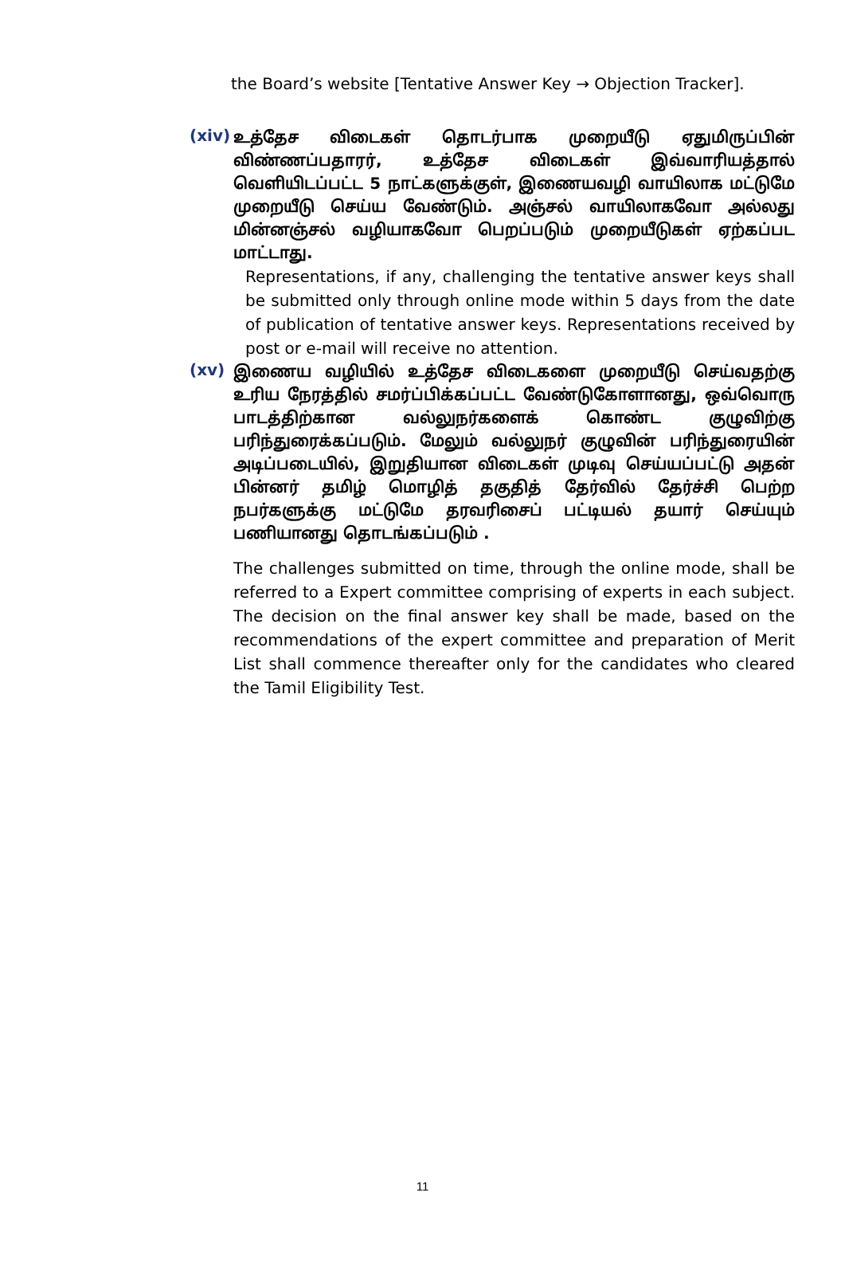the Board’s website [Tentative Answer Key → Objection Tracker].
(xiv)
உத்தேச விடைகள் தொடர்பாக முறையீடு ஏதுமிருப்பின் விண்ணப்பதாரர், உத்தேச விடைகள் இவ்வாரியத்தால் வெளியிடப்பட்ட 5 நாட்களுக்குள், இணையவழி வாயிலாக மட்டுமே முறையீடு செய்ய வேண்டும். அஞ்சல் வாயிலாகவோ அல்லது மின்னஞ்சல் வழியாகவோ பெறப்படும் முறையீடுகள் ஏற்கப்பட மாட்டாது.
Representations, if any, challenging the tentative answer keys shall be submitted only through online mode within 5 days from the date of publication of tentative answer keys. Representations received by post or e-mail will receive no attention.
(xv)
இணைய வழியில் உத்தேச விடைகளை முறையீடு செய்வதற்கு உரிய நேரத்தில் சமர்ப்பிக்கப்பட்ட வேண்டுகோளானது, ஒவ்வொரு பாடத்திற்கான வல்லுநர்களைக் கொண்ட குழுவிற்கு பரிந்துரைக்கப்படும். மேலும் வல்லுநர் குழுவின் பரிந்துரையின் அடிப்படையில், இறுதியான விடைகள் முடிவு செய்யப்பட்டு அதன் பின்னர் தமிழ் மொழித் தகுதித் தேர்வில் தேர்ச்சி பெற்ற நபர்களுக்கு மட்டுமே தரவரிசைப் பட்டியல் தயார் செய்யும் பணியானது தொடங்கப்படும் .
The challenges submitted on time, through the online mode, shall be referred to a Expert committee comprising of experts in each subject. The decision on the final answer key shall be made, based on the recommendations of the expert committee and preparation of Merit List shall commence thereafter only for the candidates who cleared the Tamil Eligibility Test.
11